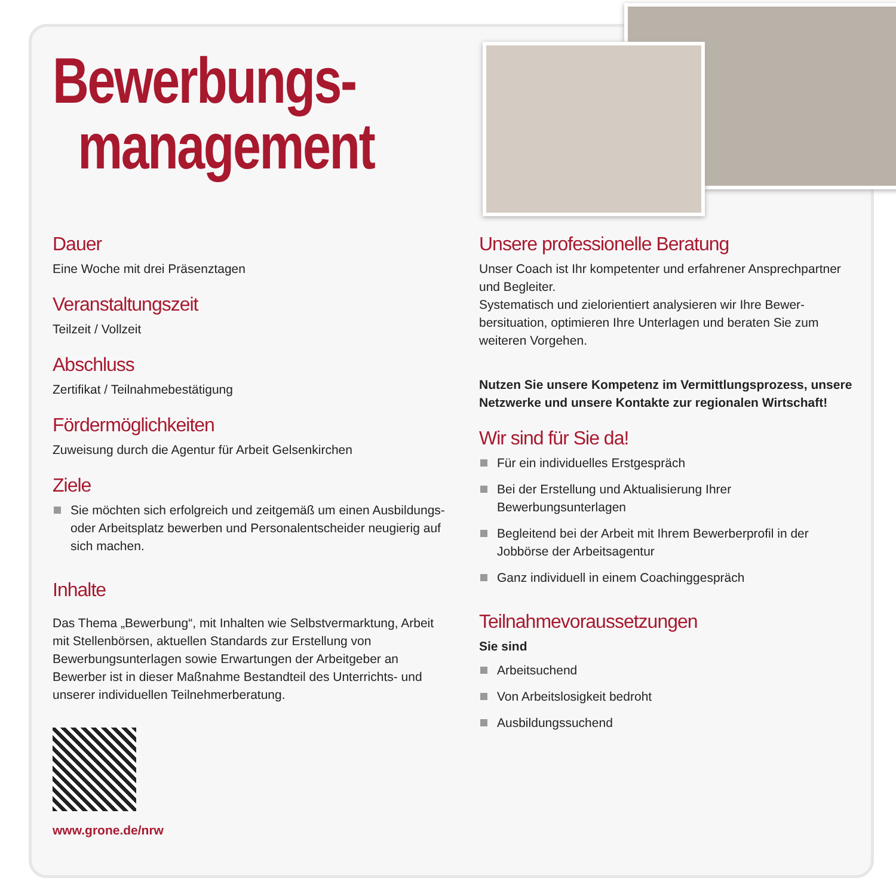Bewerbungs-
management
Dauer
Eine Woche mit drei Präsenztagen
Veranstaltungszeit
Teilzeit / Vollzeit
Abschluss
Zertifikat / Teilnahmebestätigung
Fördermöglichkeiten
Zuweisung durch die Agentur für Arbeit Gelsenkirchen
Ziele
Sie möchten sich erfolgreich und zeitgemäß um einen Ausbildungs- oder Arbeitsplatz bewerben und Personalentscheider neugierig auf sich machen.
Inhalte
Das Thema „Bewerbung“, mit Inhalten wie Selbstvermarktung, Arbeit mit Stellenbörsen, aktuellen Standards zur Erstellung von Bewerbungsunterlagen sowie Erwartungen der Arbeit­geber an Bewerber ist in dieser Maßnahme Bestandteil des Unterrichts- und unserer individuellen Teilnehmerberatung.
www.grone.de/nrw
Unsere professionelle Beratung
Unser Coach ist Ihr kompetenter und erfahrener Ansprech­partner und Begleiter.
Systematisch und zielorientiert analysieren wir Ihre Bewer­bersituation, optimieren Ihre Unterlagen und beraten Sie zum weiteren Vorgehen.
Nutzen Sie unsere Kompetenz im Vermittlungsprozess, unsere Netzwerke und unsere Kontakte zur regionalen Wirtschaft!
Wir sind für Sie da!
Für ein individuelles Erstgespräch
Bei der Erstellung und Aktualisierung Ihrer Bewerbungsunterlagen
Begleitend bei der Arbeit mit Ihrem Bewerberprofil in der Jobbörse der Arbeitsagentur
Ganz individuell in einem Coachinggespräch
Teilnahmevoraussetzungen
Sie sind
Arbeitsuchend
Von Arbeitslosigkeit bedroht
Ausbildungssuchend